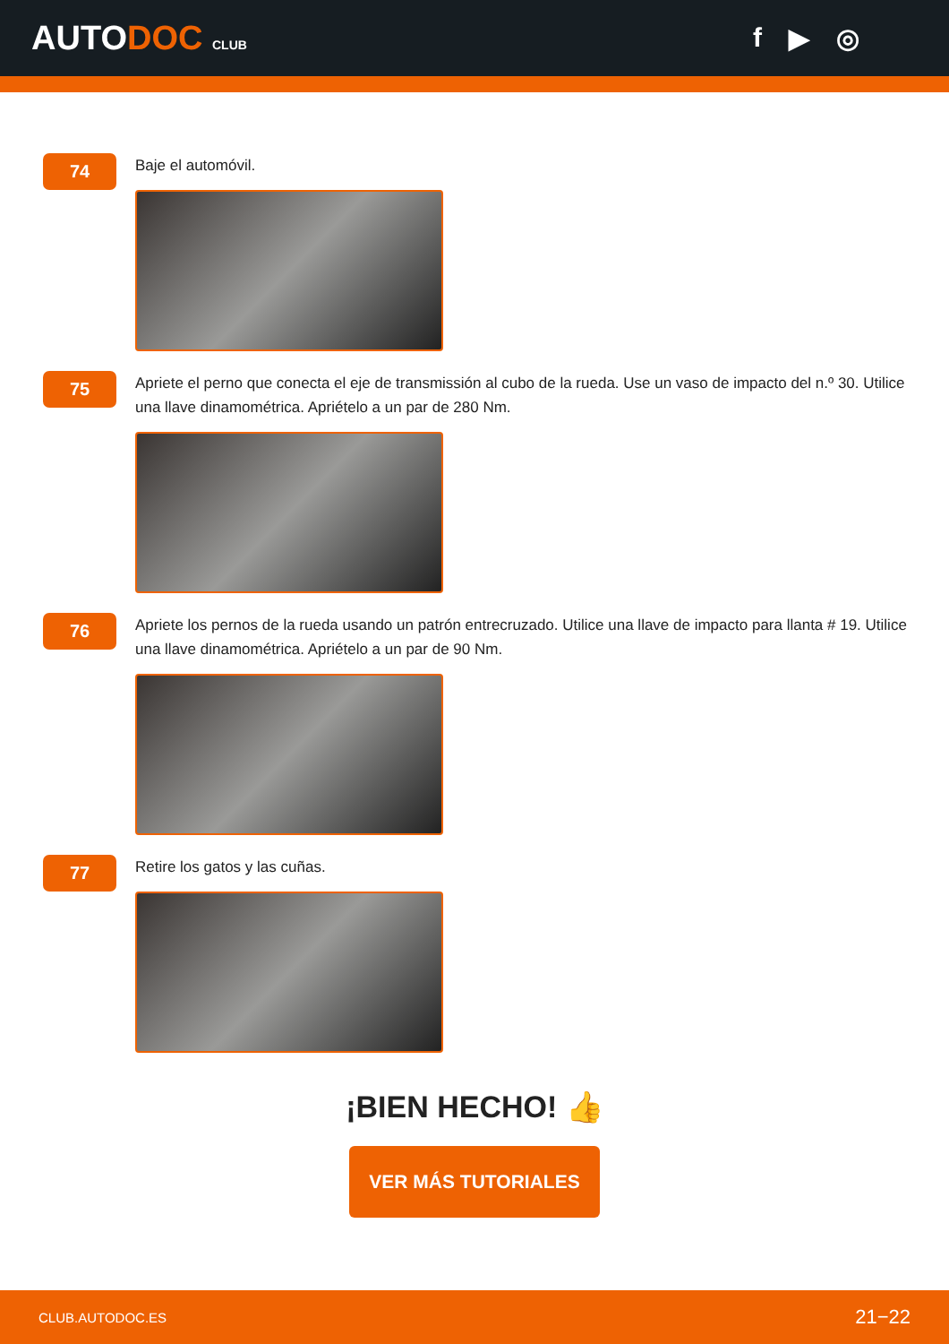AUTODOC CLUB
f ▶ ◎
74
Baje el automóvil.
75
Apriete el perno que conecta el eje de transmissión al cubo de la rueda. Use un vaso de impacto del n.º 30. Utilice una llave dinamométrica. Apriételo a un par de 280 Nm.
76
Apriete los pernos de la rueda usando un patrón entrecruzado. Utilice una llave de impacto para llanta # 19. Utilice una llave dinamométrica. Apriételo a un par de 90 Nm.
77
Retire los gatos y las cuñas.
¡BIEN HECHO! 👍
VER MÁS TUTORIALES
CLUB.AUTODOC.ES 21−22